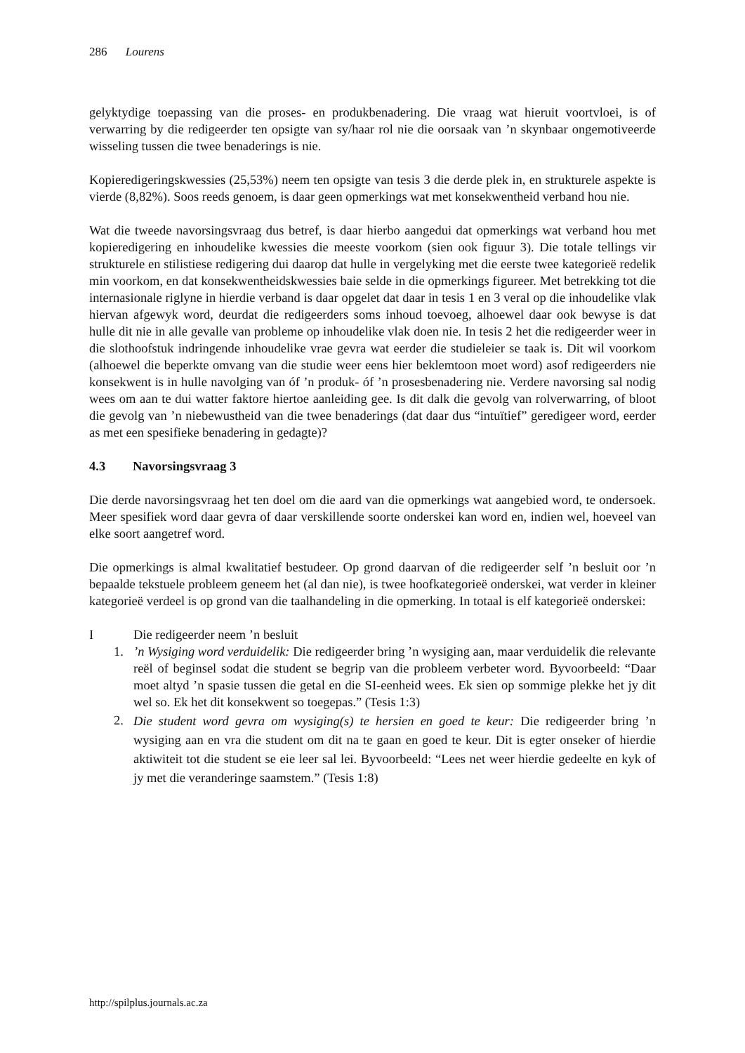286 Lourens
gelyktydige toepassing van die proses- en produkbenadering. Die vraag wat hieruit voortvloei, is of verwarring by die redigeerder ten opsigte van sy/haar rol nie die oorsaak van ’n skynbaar ongemotiveerde wisseling tussen die twee benaderings is nie.
Kopieredigeringskwessies (25,53%) neem ten opsigte van tesis 3 die derde plek in, en strukturele aspekte is vierde (8,82%). Soos reeds genoem, is daar geen opmerkings wat met konsekwentheid verband hou nie.
Wat die tweede navorsingsvraag dus betref, is daar hierbo aangedui dat opmerkings wat verband hou met kopieredigering en inhoudelike kwessies die meeste voorkom (sien ook figuur 3). Die totale tellings vir strukturele en stilistiese redigering dui daarop dat hulle in vergelyking met die eerste twee kategorieë redelik min voorkom, en dat konsekwentheidskwessies baie selde in die opmerkings figureer. Met betrekking tot die internasionale riglyne in hierdie verband is daar opgelet dat daar in tesis 1 en 3 veral op die inhoudelike vlak hiervan afgewyk word, deurdat die redigeerders soms inhoud toevoeg, alhoewel daar ook bewyse is dat hulle dit nie in alle gevalle van probleme op inhoudelike vlak doen nie. In tesis 2 het die redigeerder weer in die slothoofstuk indringende inhoudelike vrae gevra wat eerder die studieleier se taak is. Dit wil voorkom (alhoewel die beperkte omvang van die studie weer eens hier beklemtoon moet word) asof redigeerders nie konsekwent is in hulle navolging van óf ’n produk- óf ’n prosesbenadering nie. Verdere navorsing sal nodig wees om aan te dui watter faktore hiertoe aanleiding gee. Is dit dalk die gevolg van rolverwarring, of bloot die gevolg van ’n niebewustheid van die twee benaderings (dat daar dus “intuïtief” geredigeer word, eerder as met een spesifieke benadering in gedagte)?
4.3 Navorsingsvraag 3
Die derde navorsingsvraag het ten doel om die aard van die opmerkings wat aangebied word, te ondersoek. Meer spesifiek word daar gevra of daar verskillende soorte onderskei kan word en, indien wel, hoeveel van elke soort aangetref word.
Die opmerkings is almal kwalitatief bestudeer. Op grond daarvan of die redigeerder self ’n besluit oor ’n bepaalde tekstuele probleem geneem het (al dan nie), is twee hoofkategorieë onderskei, wat verder in kleiner kategorieë verdeel is op grond van die taalhandeling in die opmerking. In totaal is elf kategorieë onderskei:
I Die redigeerder neem ’n besluit
1.’n Wysiging word verduidelik: Die redigeerder bring ’n wysiging aan, maar verduidelik die relevante reël of beginsel sodat die student se begrip van die probleem verbeter word. Byvoorbeeld: “Daar moet altyd ’n spasie tussen die getal en die SI-eenheid wees. Ek sien op sommige plekke het jy dit wel so. Ek het dit konsekwent so toegepas.” (Tesis 1:3)
2. Die student word gevra om wysiging(s) te hersien en goed te keur: Die redigeerder bring ’n wysiging aan en vra die student om dit na te gaan en goed te keur. Dit is egter onseker of hierdie aktiwiteit tot die student se eie leer sal lei. Byvoorbeeld: “Lees net weer hierdie gedeelte en kyk of jy met die veranderinge saamstem.” (Tesis 1:8)
http://spilplus.journals.ac.za